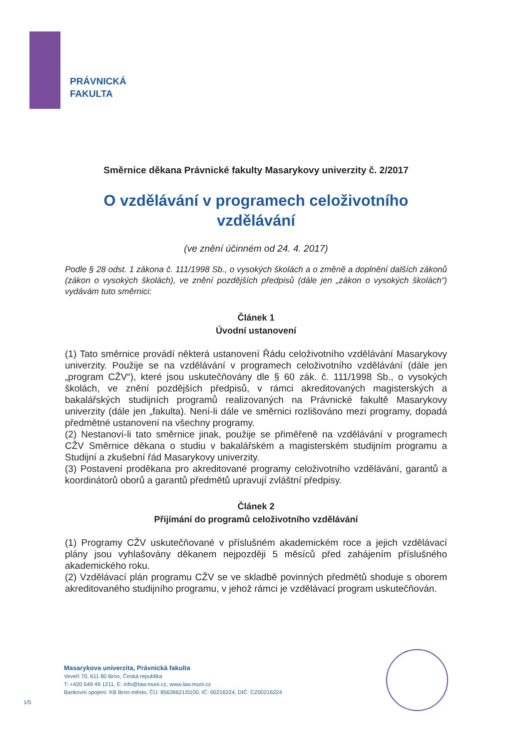PRÁVNICKÁ
FAKULTA
Směrnice děkana Právnické fakulty Masarykovy univerzity č. 2/2017
O vzdělávání v programech celoživotního vzdělávání
(ve znění účinném od 24. 4. 2017)
Podle § 28 odst. 1 zákona č. 111/1998 Sb., o vysokých školách a o změně a doplnění dalších zákonů (zákon o vysokých školách), ve znění pozdějších předpisů (dále jen „zákon o vysokých školách“) vydávám tuto směrnici:
Článek 1
Úvodní ustanovení
(1) Tato směrnice provádí některá ustanovení Řádu celoživotního vzdělávání Masarykovy univerzity. Použije se na vzdělávání v programech celoživotního vzdělávání (dále jen „program CŽV“), které jsou uskutečňovány dle § 60 zák. č. 111/1998 Sb., o vysokých školách, ve znění pozdějších předpisů, v rámci akreditovaných magisterských a bakalářských studijních programů realizovaných na Právnické fakultě Masarykovy univerzity (dále jen „fakulta). Není-li dále ve směrnici rozlišováno mezi programy, dopadá předmětné ustanovení na všechny programy.
(2) Nestanoví-li tato směrnice jinak, použije se přiměřeně na vzdělávání v programech CŽV Směrnice děkana o studiu v bakalářském a magisterském studijním programu a Studijní a zkušební řád Masarykovy univerzity.
(3) Postavení proděkana pro akreditované programy celoživotního vzdělávání, garantů a koordinátorů oborů a garantů předmětů upravují zvláštní předpisy.
Článek 2
Přijímání do programů celoživotního vzdělávání
(1) Programy CŽV uskutečňované v příslušném akademickém roce a jejich vzdělávací plány jsou vyhlašovány děkanem nejpozději 5 měsíců před zahájením příslušného akademického roku.
(2) Vzdělávací plán programu CŽV se ve skladbě povinných předmětů shoduje s oborem akreditovaného studijního programu, v jehož rámci je vzdělávací program uskutečňován.
Masarykova univerzita, Právnická fakulta
Veveří 70, 611 80 Brno, Česká republika
T: +420 549 49 1211, E: info@law.muni.cz, www.law.muni.cz
Bankovní spojení: KB Brno-město, ČÚ: 85636621/0100, IČ: 00216224, DIČ: CZ00216224
1/5